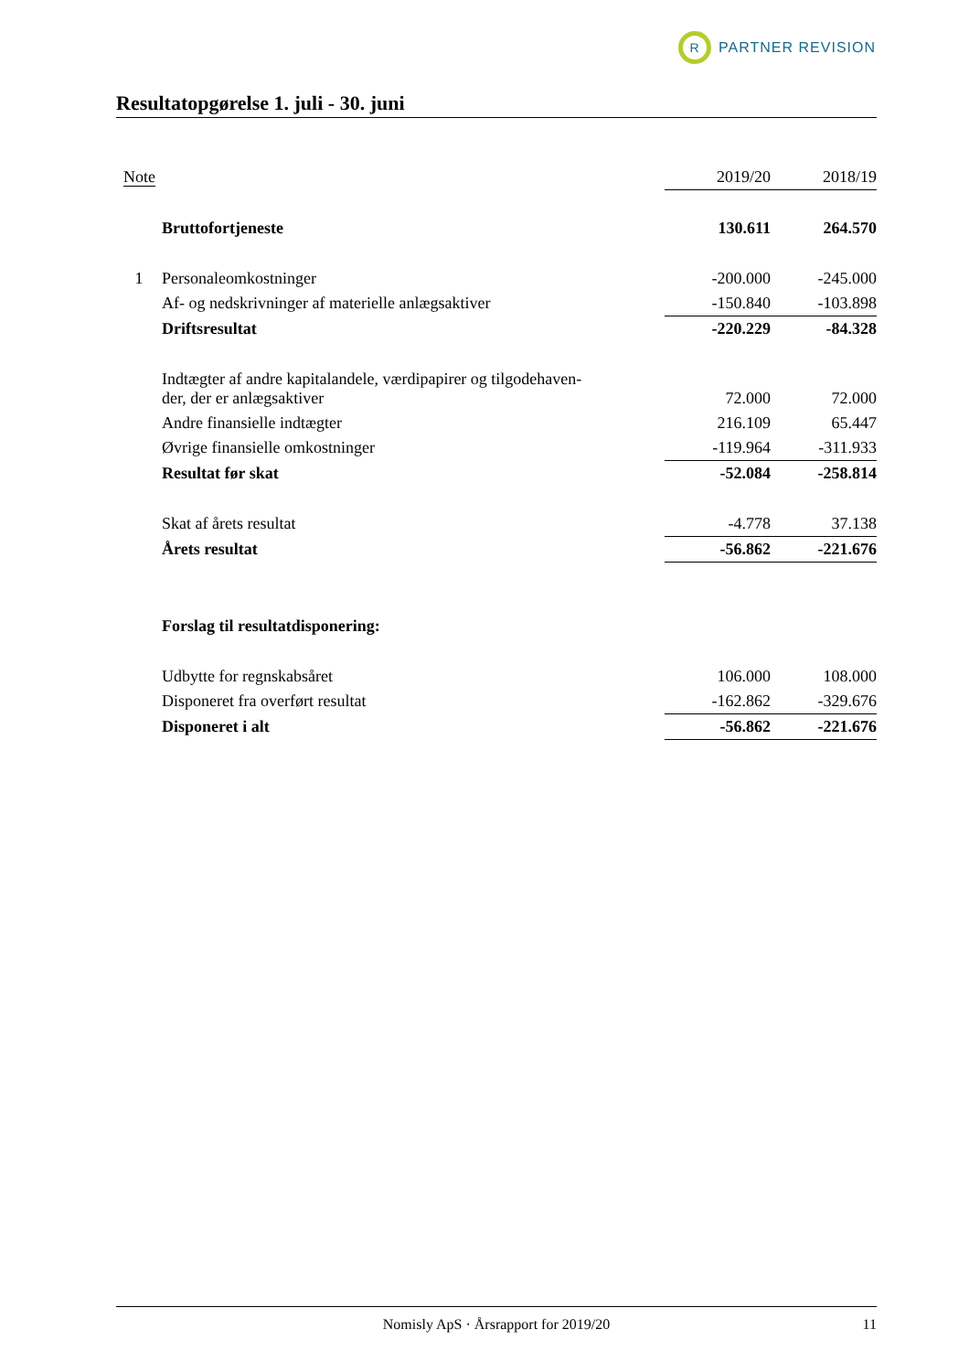R
PARTNER REVISION
Resultatopgørelse 1. juli - 30. juni
| Note | | 2019/20 | | 2018/19 |
| --- | --- | --- | --- | --- |
| | Bruttofortjeneste | 130.611 | | 264.570 |
| 1 | Personaleomkostninger | -200.000 | | -245.000 |
| | Af- og nedskrivninger af materielle anlægsaktiver | -150.840 | | -103.898 |
| | Driftsresultat | -220.229 | | -84.328 |
| | Indtægter af andre kapitalandele, værdipapirer og tilgodehaven- der, der er anlægsaktiver | 72.000 | | 72.000 |
| | Andre finansielle indtægter | 216.109 | | 65.447 |
| | Øvrige finansielle omkostninger | -119.964 | | -311.933 |
| | Resultat før skat | -52.084 | | -258.814 |
| | Skat af årets resultat | -4.778 | | 37.138 |
| | Årets resultat | -56.862 | | -221.676 |
| | Forslag til resultatdisponering: | | | |
| | Udbytte for regnskabsåret | 106.000 | | 108.000 |
| | Disponeret fra overført resultat | -162.862 | | -329.676 |
| | Disponeret i alt | -56.862 | | -221.676 |
Nomisly ApS · Årsrapport for 2019/20 11